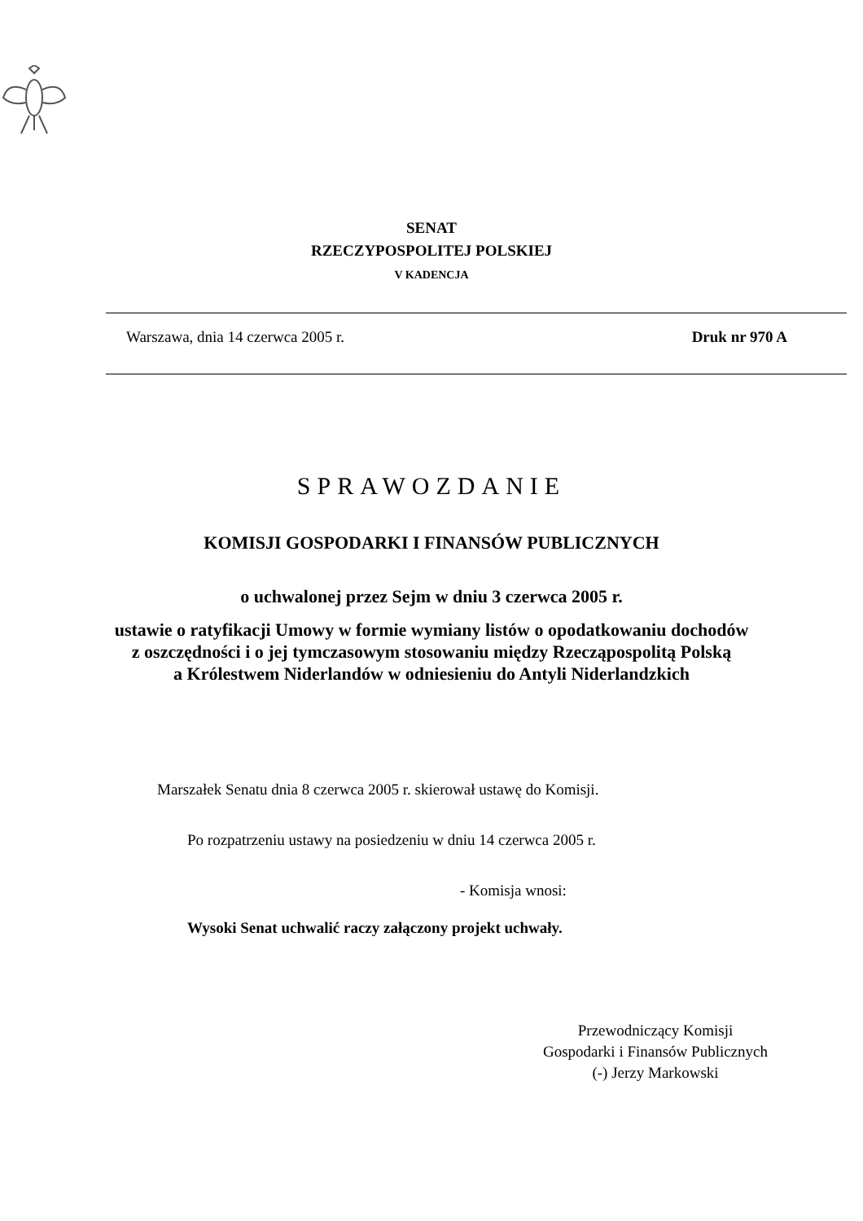SENAT
RZECZYPOSPOLITEJ POLSKIEJ
V KADENCJA
Warszawa, dnia 14 czerwca 2005 r. Druk nr 970 A
SPRAWOZDANIE
KOMISJI GOSPODARKI I FINANSÓW PUBLICZNYCH
o uchwalonej przez Sejm w dniu 3 czerwca 2005 r.
ustawie o ratyfikacji Umowy w formie wymiany listów o opodatkowaniu dochodów
z oszczędności i o jej tymczasowym stosowaniu między Rzecząpospolitą Polską
a Królestwem Niderlandów w odniesieniu do Antyli Niderlandzkich
Marszałek Senatu dnia 8 czerwca 2005 r. skierował ustawę do Komisji.
Po rozpatrzeniu ustawy na posiedzeniu w dniu 14 czerwca 2005 r.
- Komisja wnosi:
Wysoki Senat uchwalić raczy załączony projekt uchwały.
Przewodniczący Komisji
Gospodarki i Finansów Publicznych
(-) Jerzy Markowski